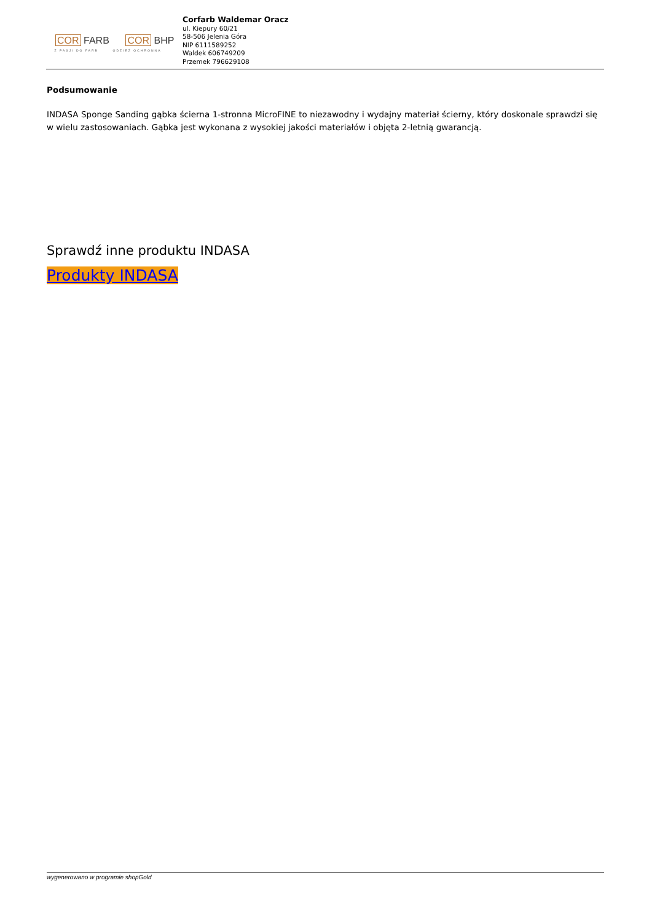COR FARB COR BHP
Z PASJI DO FARB ODZIEŻ OCHRONNA
Corfarb Waldemar Oracz
ul. Kiepury 60/21
58-506 Jelenia Góra
NIP 6111589252
Waldek 606749209
Przemek 796629108
Podsumowanie
INDASA Sponge Sanding gąbka ścierna 1-stronna MicroFINE to niezawodny i wydajny materiał ścierny, który doskonale sprawdzi się w wielu zastosowaniach. Gąbka jest wykonana z wysokiej jakości materiałów i objęta 2-letnią gwarancją.
Sprawdź inne produktu INDASA
Produkty INDASA
wygenerowano w programie shopGold